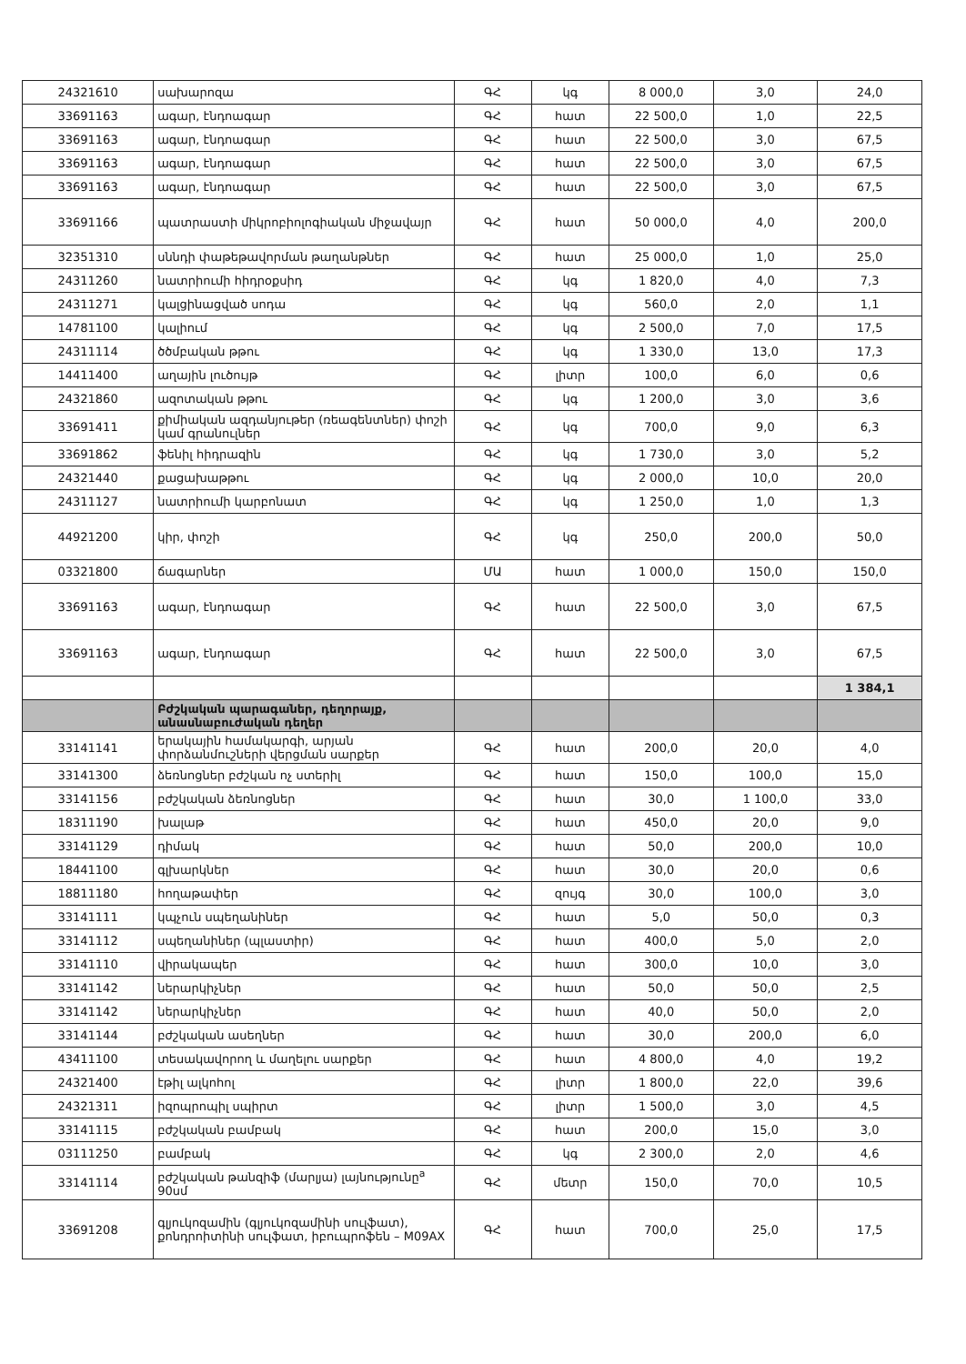| 24321610 | սախարոզա | ԳՀ | կգ | 8 000,0 | 3,0 | 24,0 |
| 33691163 | ագար, էնդոագար | ԳՀ | հատ | 22 500,0 | 1,0 | 22,5 |
| 33691163 | ագար, էնդոագար | ԳՀ | հատ | 22 500,0 | 3,0 | 67,5 |
| 33691163 | ագար, էնդոագար | ԳՀ | հատ | 22 500,0 | 3,0 | 67,5 |
| 33691163 | ագար, էնդոագար | ԳՀ | հատ | 22 500,0 | 3,0 | 67,5 |
| 33691166 | պատրաստի միկրոբիոլոգիական միջավայր | ԳՀ | հատ | 50 000,0 | 4,0 | 200,0 |
| 32351310 | սննդի փաթեթավորման թաղանթներ | ԳՀ | հատ | 25 000,0 | 1,0 | 25,0 |
| 24311260 | նատրիումի հիդրօքսիդ | ԳՀ | կգ | 1 820,0 | 4,0 | 7,3 |
| 24311271 | կալցինացված սոդա | ԳՀ | կգ | 560,0 | 2,0 | 1,1 |
| 14781100 | կալիում | ԳՀ | կգ | 2 500,0 | 7,0 | 17,5 |
| 24311114 | ծծմբական թթու | ԳՀ | կգ | 1 330,0 | 13,0 | 17,3 |
| 14411400 | աղային լուծույթ | ԳՀ | լիտր | 100,0 | 6,0 | 0,6 |
| 24321860 | ազոտական թթու | ԳՀ | կգ | 1 200,0 | 3,0 | 3,6 |
| 33691411 | քիմիական ազդանյութեր (ռեագենտներ) փոշի կամ գրանուլներ | ԳՀ | կգ | 700,0 | 9,0 | 6,3 |
| 33691862 | ֆենիլ հիդրազին | ԳՀ | կգ | 1 730,0 | 3,0 | 5,2 |
| 24321440 | քացախաթթու | ԳՀ | կգ | 2 000,0 | 10,0 | 20,0 |
| 24311127 | նատրիումի կարբոնատ | ԳՀ | կգ | 1 250,0 | 1,0 | 1,3 |
| 44921200 | կիր, փոշի | ԳՀ | կգ | 250,0 | 200,0 | 50,0 |
| 03321800 | ճագարներ | ՄԱ | հատ | 1 000,0 | 150,0 | 150,0 |
| 33691163 | ագար, էնդոագար | ԳՀ | հատ | 22 500,0 | 3,0 | 67,5 |
| 33691163 | ագար, էնդոագար | ԳՀ | հատ | 22 500,0 | 3,0 | 67,5 |
| | | | | | | 1 384,1 |
| | Բժշկական պարագաներ, դեղորայք, անասնաբուժական դեղեր | | | | | |
| 33141141 | երակային համակարգի, արյան փորձանմուշների վերցման սարքեր | ԳՀ | հատ | 200,0 | 20,0 | 4,0 |
| 33141300 | ձեռնոցներ բժշկան ոչ ստերիլ | ԳՀ | հատ | 150,0 | 100,0 | 15,0 |
| 33141156 | բժշկական ձեռնոցներ | ԳՀ | հատ | 30,0 | 1 100,0 | 33,0 |
| 18311190 | խալաթ | ԳՀ | հատ | 450,0 | 20,0 | 9,0 |
| 33141129 | դիմակ | ԳՀ | հատ | 50,0 | 200,0 | 10,0 |
| 18441100 | գլխարկներ | ԳՀ | հատ | 30,0 | 20,0 | 0,6 |
| 18811180 | հողաթափեր | ԳՀ | զույգ | 30,0 | 100,0 | 3,0 |
| 33141111 | կպչուն սպեղանիներ | ԳՀ | հատ | 5,0 | 50,0 | 0,3 |
| 33141112 | սպեղանիներ (պլաստիր) | ԳՀ | հատ | 400,0 | 5,0 | 2,0 |
| 33141110 | վիրակապեր | ԳՀ | հատ | 300,0 | 10,0 | 3,0 |
| 33141142 | ներարկիչներ | ԳՀ | հատ | 50,0 | 50,0 | 2,5 |
| 33141142 | ներարկիչներ | ԳՀ | հատ | 40,0 | 50,0 | 2,0 |
| 33141144 | բժշկական ասեղներ | ԳՀ | հատ | 30,0 | 200,0 | 6,0 |
| 43411100 | տեսակավորող և մաղելու սարքեր | ԳՀ | հատ | 4 800,0 | 4,0 | 19,2 |
| 24321400 | էթիլ ալկոհոլ | ԳՀ | լիտր | 1 800,0 | 22,0 | 39,6 |
| 24321311 | իզոպրոպիլ սպիրտ | ԳՀ | լիտր | 1 500,0 | 3,0 | 4,5 |
| 33141115 | բժշկական բամբակ | ԳՀ | հատ | 200,0 | 15,0 | 3,0 |
| 03111250 | բամբակ | ԳՀ | կգ | 2 300,0 | 2,0 | 4,6 |
| 33141114 | բժշկական թանզիֆ (մարլյա) լայնությունը<sup>a</sup> 90սմ | ԳՀ | մետր | 150,0 | 70,0 | 10,5 |
| 33691208 | գլյուկոզամին (գլյուկոզամինի սուլֆատ), քոնդրոիտինի սուլֆատ, իբուպրոֆեն – M09AX | ԳՀ | հատ | 700,0 | 25,0 | 17,5 |